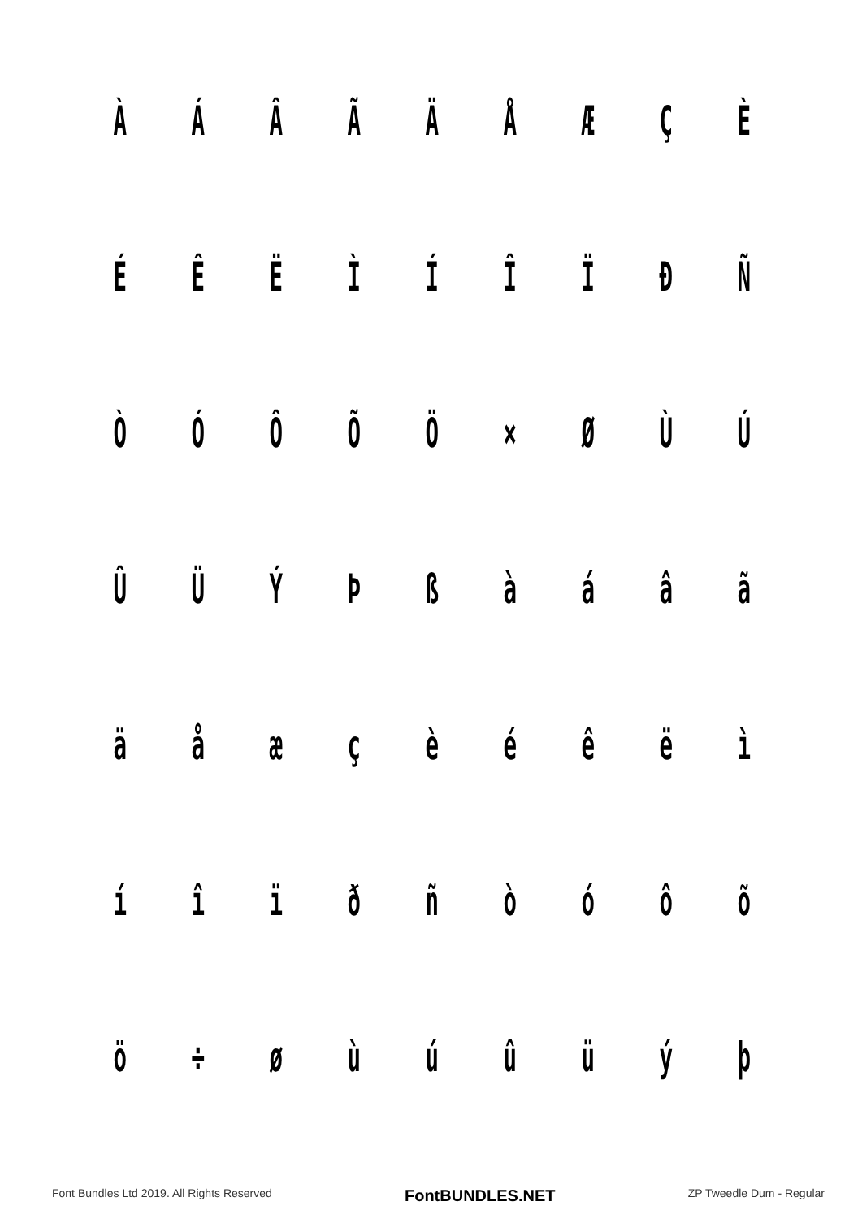ÀÁÂÃÄÅÆÇÈ
ÉÊËÌÍÎÏÐÑ
ÒÓÔÕÖ × ØÙÚ
ÛÜÝÞßàáâã
äåæçèéêëì
íîïðñòóôõ
ö ÷ øùúûüýþ
Font Bundles Ltd 2019. All Rights Reserved FontBUNDLES.NET ZP Tweedle Dum - Regular